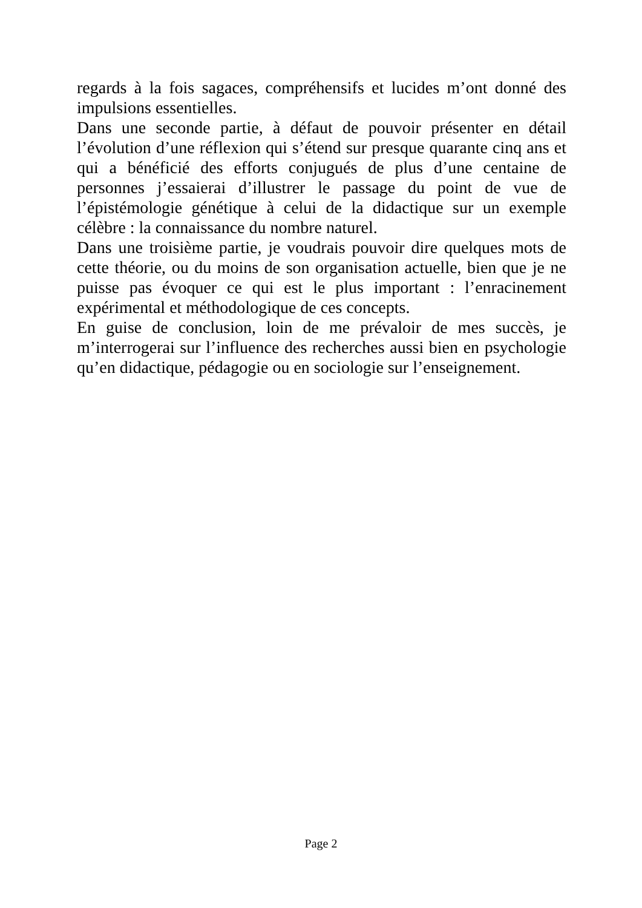regards à la fois sagaces, compréhensifs et lucides m’ont donné des impulsions essentielles.
Dans une seconde partie, à défaut de pouvoir présenter en détail l’évolution d’une réflexion qui s’étend sur presque quarante cinq ans et qui a bénéficié des efforts conjugués de plus d’une centaine de personnes j’essaierai d’illustrer le passage du point de vue de l’épistémologie génétique à celui de la didactique sur un exemple célèbre : la connaissance du nombre naturel.
Dans une troisième partie, je voudrais pouvoir dire quelques mots de cette théorie, ou du moins de son organisation actuelle, bien que je ne puisse pas évoquer ce qui est le plus important : l’enracinement expérimental et méthodologique de ces concepts.
En guise de conclusion, loin de me prévaloir de mes succès, je m’interrogerai sur l’influence des recherches aussi bien en psychologie qu’en didactique, pédagogie ou en sociologie sur l’enseignement.
Page 2